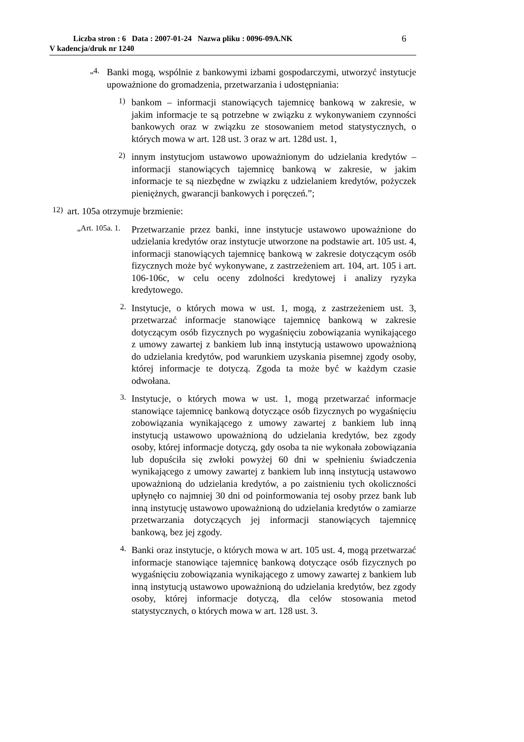Liczba stron : 6 Data : 2007-01-24 Nazwa pliku : 0096-09A.NK
V kadencja/druk nr 1240
6
„4.
Banki mogą, wspólnie z bankowymi izbami gospodarczymi, utworzyć instytucje upoważnione do gromadzenia, przetwarzania i udostępniania:
1)
bankom – informacji stanowiących tajemnicę bankową w zakresie, w jakim informacje te są potrzebne w związku z wykonywaniem czynności bankowych oraz w związku ze stosowaniem metod statystycznych, o których mowa w art. 128 ust. 3 oraz w art. 128d ust. 1,
2)
innym instytucjom ustawowo upoważnionym do udzielania kredytów – informacji stanowiących tajemnicę bankową w zakresie, w jakim informacje te są niezbędne w związku z udzielaniem kredytów, pożyczek pieniężnych, gwarancji bankowych i poręczeń.”;
12)
art. 105a otrzymuje brzmienie:
„Art. 105a. 1.
Przetwarzanie przez banki, inne instytucje ustawowo upoważnione do udzielania kredytów oraz instytucje utworzone na podstawie art. 105 ust. 4, informacji stanowiących tajemnicę bankową w zakresie dotyczącym osób fizycznych może być wykonywane, z zastrzeżeniem art. 104, art. 105 i art. 106-106c, w celu oceny zdolności kredytowej i analizy ryzyka kredytowego.
2.
Instytucje, o których mowa w ust. 1, mogą, z zastrzeżeniem ust. 3, przetwarzać informacje stanowiące tajemnicę bankową w zakresie dotyczącym osób fizycznych po wygaśnięciu zobowiązania wynikającego z umowy zawartej z bankiem lub inną instytucją ustawowo upoważnioną do udzielania kredytów, pod warunkiem uzyskania pisemnej zgody osoby, której informacje te dotyczą. Zgoda ta może być w każdym czasie odwołana.
3.
Instytucje, o których mowa w ust. 1, mogą przetwarzać informacje stanowiące tajemnicę bankową dotyczące osób fizycznych po wygaśnięciu zobowiązania wynikającego z umowy zawartej z bankiem lub inną instytucją ustawowo upoważnioną do udzielania kredytów, bez zgody osoby, której informacje dotyczą, gdy osoba ta nie wykonała zobowiązania lub dopuściła się zwłoki powyżej 60 dni w spełnieniu świadczenia wynikającego z umowy zawartej z bankiem lub inną instytucją ustawowo upoważnioną do udzielania kredytów, a po zaistnieniu tych okoliczności upłynęło co najmniej 30 dni od poinformowania tej osoby przez bank lub inną instytucję ustawowo upoważnioną do udzielania kredytów o zamiarze przetwarzania dotyczących jej informacji stanowiących tajemnicę bankową, bez jej zgody.
4.
Banki oraz instytucje, o których mowa w art. 105 ust. 4, mogą przetwarzać informacje stanowiące tajemnicę bankową dotyczące osób fizycznych po wygaśnięciu zobowiązania wynikającego z umowy zawartej z bankiem lub inną instytucją ustawowo upoważnioną do udzielania kredytów, bez zgody osoby, której informacje dotyczą, dla celów stosowania metod statystycznych, o których mowa w art. 128 ust. 3.